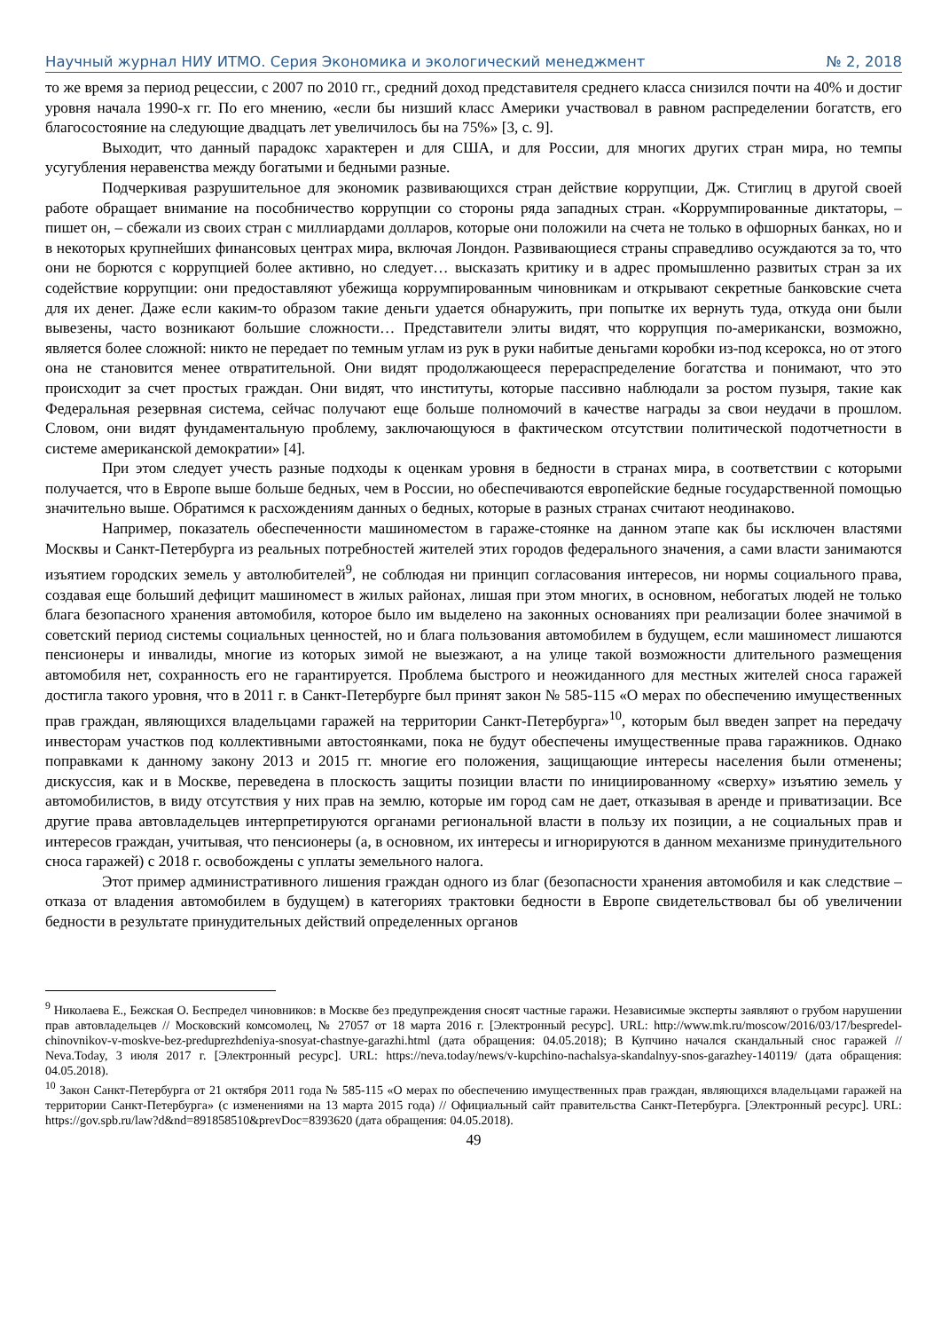Научный журнал НИУ ИТМО. Серия Экономика и экологический менеджмент № 2, 2018
то же время за период рецессии, с 2007 по 2010 гг., средний доход представителя среднего класса снизился почти на 40% и достиг уровня начала 1990-х гг. По его мнению, «если бы низший класс Америки участвовал в равном распределении богатств, его благосостояние на следующие двадцать лет увеличилось бы на 75%» [3, с. 9].
Выходит, что данный парадокс характерен и для США, и для России, для многих других стран мира, но темпы усугубления неравенства между богатыми и бедными разные.
Подчеркивая разрушительное для экономик развивающихся стран действие коррупции, Дж. Стиглиц в другой своей работе обращает внимание на пособничество коррупции со стороны ряда западных стран. «Коррумпированные диктаторы, – пишет он, – сбежали из своих стран с миллиардами долларов, которые они положили на счета не только в офшорных банках, но и в некоторых крупнейших финансовых центрах мира, включая Лондон. Развивающиеся страны справедливо осуждаются за то, что они не борются с коррупцией более активно, но следует… высказать критику и в адрес промышленно развитых стран за их содействие коррупции: они предоставляют убежища коррумпированным чиновникам и открывают секретные банковские счета для их денег. Даже если каким-то образом такие деньги удается обнаружить, при попытке их вернуть туда, откуда они были вывезены, часто возникают большие сложности… Представители элиты видят, что коррупция по-американски, возможно, является более сложной: никто не передает по темным углам из рук в руки набитые деньгами коробки из-под ксерокса, но от этого она не становится менее отвратительной. Они видят продолжающееся перераспределение богатства и понимают, что это происходит за счет простых граждан. Они видят, что институты, которые пассивно наблюдали за ростом пузыря, такие как Федеральная резервная система, сейчас получают еще больше полномочий в качестве награды за свои неудачи в прошлом. Словом, они видят фундаментальную проблему, заключающуюся в фактическом отсутствии политической подотчетности в системе американской демократии» [4].
При этом следует учесть разные подходы к оценкам уровня в бедности в странах мира, в соответствии с которыми получается, что в Европе выше больше бедных, чем в России, но обеспечиваются европейские бедные государственной помощью значительно выше. Обратимся к расхождениям данных о бедных, которые в разных странах считают неодинаково.
Например, показатель обеспеченности машиноместом в гараже-стоянке на данном этапе как бы исключен властями Москвы и Санкт-Петербурга из реальных потребностей жителей этих городов федерального значения, а сами власти занимаются изъятием городских земель у автолюбителей<sup>9</sup>, не соблюдая ни принцип согласования интересов, ни нормы социального права, создавая еще больший дефицит машиномест в жилых районах, лишая при этом многих, в основном, небогатых людей не только блага безопасного хранения автомобиля, которое было им выделено на законных основаниях при реализации более значимой в советский период системы социальных ценностей, но и блага пользования автомобилем в будущем, если машиномест лишаются пенсионеры и инвалиды, многие из которых зимой не выезжают, а на улице такой возможности длительного размещения автомобиля нет, сохранность его не гарантируется. Проблема быстрого и неожиданного для местных жителей сноса гаражей достигла такого уровня, что в 2011 г. в Санкт-Петербурге был принят закон № 585-115 «О мерах по обеспечению имущественных прав граждан, являющихся владельцами гаражей на территории Санкт-Петербурга»<sup>10</sup>, которым был введен запрет на передачу инвесторам участков под коллективными автостоянками, пока не будут обеспечены имущественные права гаражников. Однако поправками к данному закону 2013 и 2015 гг. многие его положения, защищающие интересы населения были отменены; дискуссия, как и в Москве, переведена в плоскость защиты позиции власти по инициированному «сверху» изъятию земель у автомобилистов, в виду отсутствия у них прав на землю, которые им город сам не дает, отказывая в аренде и приватизации. Все другие права автовладельцев интерпретируются органами региональной власти в пользу их позиции, а не социальных прав и интересов граждан, учитывая, что пенсионеры (а, в основном, их интересы и игнорируются в данном механизме принудительного сноса гаражей) с 2018 г. освобождены с уплаты земельного налога.
Этот пример административного лишения граждан одного из благ (безопасности хранения автомобиля и как следствие – отказа от владения автомобилем в будущем) в категориях трактовки бедности в Европе свидетельствовал бы об увеличении бедности в результате принудительных действий определенных органов
<sup>9</sup> Николаева Е., Бежская О. Беспредел чиновников: в Москве без предупреждения сносят частные гаражи. Независимые эксперты заявляют о грубом нарушении прав автовладельцев // Московский комсомолец, № 27057 от 18 марта 2016 г. [Электронный ресурс]. URL: http://www.mk.ru/moscow/2016/03/17/bespredel-chinovnikov-v-moskve-bez-preduprezhdeniya-snosyat-chastnye-garazhi.html (дата обращения: 04.05.2018); В Купчино начался скандальный снос гаражей // Neva.Today, 3 июля 2017 г. [Электронный ресурс]. URL: https://neva.today/news/v-kupchino-nachalsya-skandalnyy-snos-garazhey-140119/ (дата обращения: 04.05.2018).
<sup>10</sup> Закон Санкт-Петербурга от 21 октября 2011 года № 585-115 «О мерах по обеспечению имущественных прав граждан, являющихся владельцами гаражей на территории Санкт-Петербурга» (с изменениями на 13 марта 2015 года) // Официальный сайт правительства Санкт-Петербурга. [Электронный ресурс]. URL: https://gov.spb.ru/law?d&nd=891858510&prevDoc=8393620 (дата обращения: 04.05.2018).
49